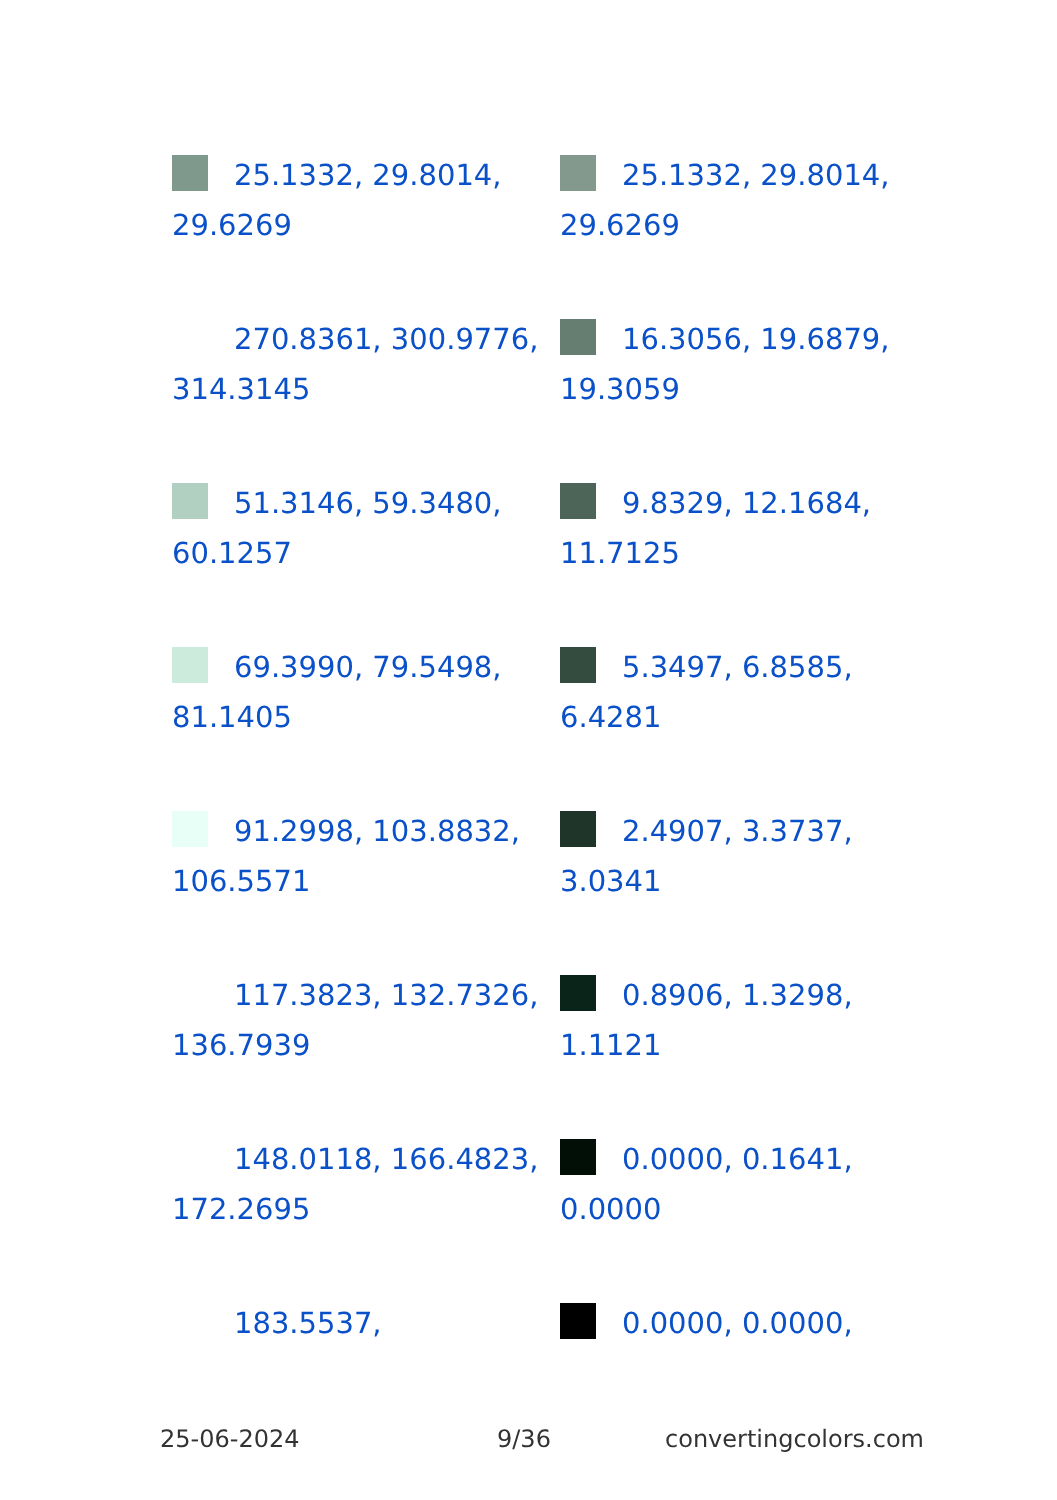25.1332, 29.8014, 29.6269
25.1332, 29.8014, 29.6269
270.8361, 300.9776, 314.3145
16.3056, 19.6879, 19.3059
51.3146, 59.3480, 60.1257
9.8329, 12.1684, 11.7125
69.3990, 79.5498, 81.1405
5.3497, 6.8585, 6.4281
91.2998, 103.8832, 106.5571
2.4907, 3.3737, 3.0341
117.3823, 132.7326, 136.7939
0.8906, 1.3298, 1.1121
148.0118, 166.4823, 172.2695
0.0000, 0.1641, 0.0000
183.5537,
0.0000, 0.0000,
25-06-2024 9/36 convertingcolors.com